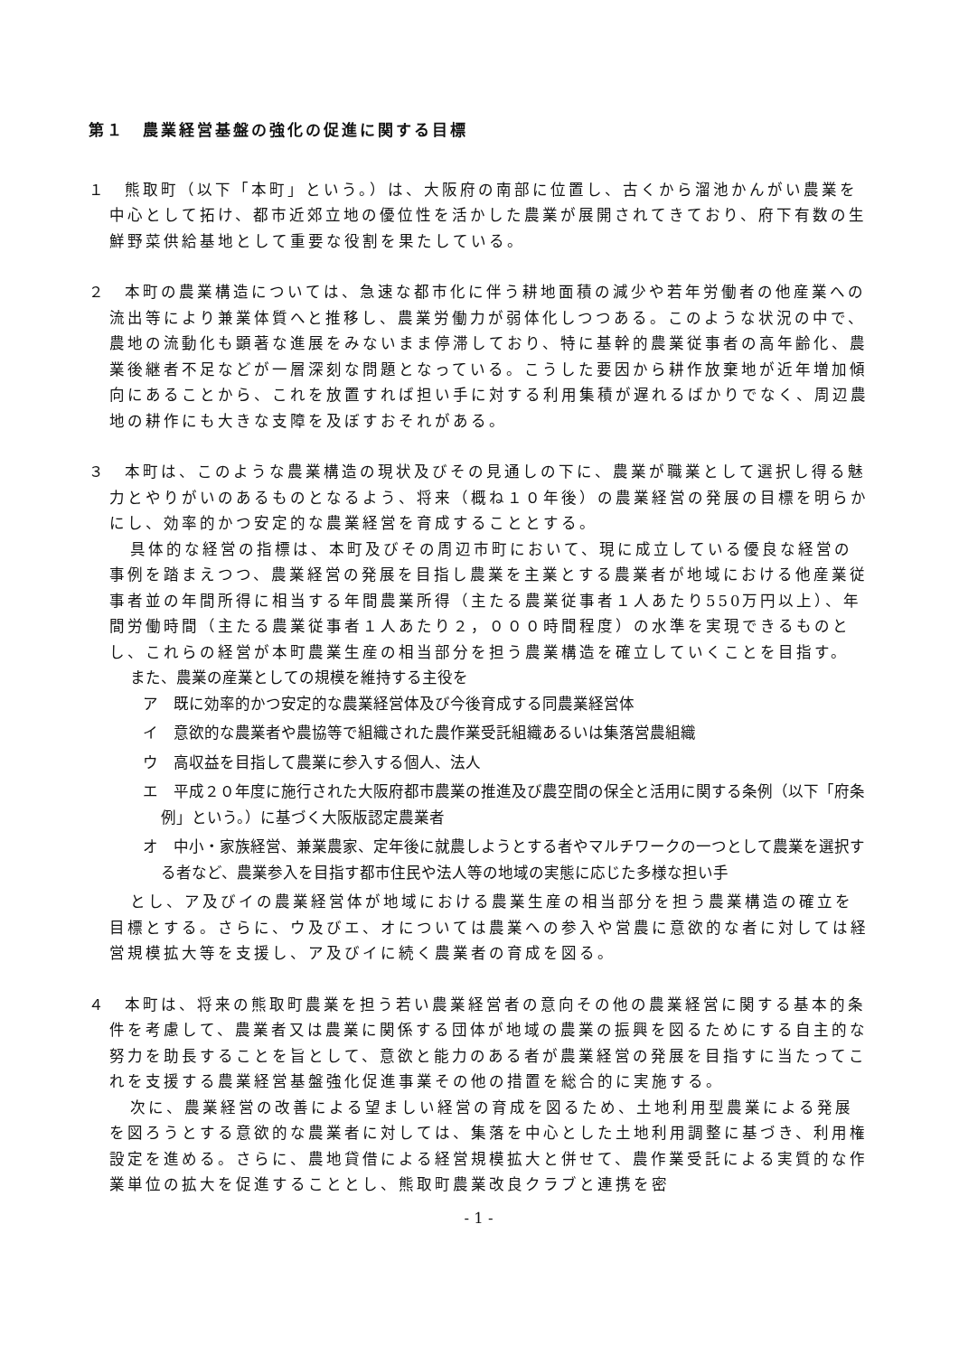第１　農業経営基盤の強化の促進に関する目標
１　熊取町（以下「本町」という。）は、大阪府の南部に位置し、古くから溜池かんがい農業を中心として拓け、都市近郊立地の優位性を活かした農業が展開されてきており、府下有数の生鮮野菜供給基地として重要な役割を果たしている。
２　本町の農業構造については、急速な都市化に伴う耕地面積の減少や若年労働者の他産業への流出等により兼業体質へと推移し、農業労働力が弱体化しつつある。このような状況の中で、農地の流動化も顕著な進展をみないまま停滞しており、特に基幹的農業従事者の高年齢化、農業後継者不足などが一層深刻な問題となっている。こうした要因から耕作放棄地が近年増加傾向にあることから、これを放置すれば担い手に対する利用集積が遅れるばかりでなく、周辺農地の耕作にも大きな支障を及ぼすおそれがある。
３　本町は、このような農業構造の現状及びその見通しの下に、農業が職業として選択し得る魅力とやりがいのあるものとなるよう、将来（概ね１０年後）の農業経営の発展の目標を明らかにし、効率的かつ安定的な農業経営を育成することとする。
具体的な経営の指標は、本町及びその周辺市町において、現に成立している優良な経営の事例を踏まえつつ、農業経営の発展を目指し農業を主業とする農業者が地域における他産業従事者並の年間所得に相当する年間農業所得（主たる農業従事者１人あたり550万円以上）、年間労働時間（主たる農業従事者１人あたり２，０００時間程度）の水準を実現できるものとし、これらの経営が本町農業生産の相当部分を担う農業構造を確立していくことを目指す。
また、農業の産業としての規模を維持する主役を
ア　既に効率的かつ安定的な農業経営体及び今後育成する同農業経営体
イ　意欲的な農業者や農協等で組織された農作業受託組織あるいは集落営農組織
ウ　高収益を目指して農業に参入する個人、法人
エ　平成２０年度に施行された大阪府都市農業の推進及び農空間の保全と活用に関する条例（以下「府条例」という。）に基づく大阪版認定農業者
オ　中小・家族経営、兼業農家、定年後に就農しようとする者やマルチワークの一つとして農業を選択する者など、農業参入を目指す都市住民や法人等の地域の実態に応じた多様な担い手
とし、ア及びイの農業経営体が地域における農業生産の相当部分を担う農業構造の確立を目標とする。さらに、ウ及びエ、オについては農業への参入や営農に意欲的な者に対しては経営規模拡大等を支援し、ア及びイに続く農業者の育成を図る。
４　本町は、将来の熊取町農業を担う若い農業経営者の意向その他の農業経営に関する基本的条件を考慮して、農業者又は農業に関係する団体が地域の農業の振興を図るためにする自主的な努力を助長することを旨として、意欲と能力のある者が農業経営の発展を目指すに当たってこれを支援する農業経営基盤強化促進事業その他の措置を総合的に実施する。
次に、農業経営の改善による望ましい経営の育成を図るため、土地利用型農業による発展を図ろうとする意欲的な農業者に対しては、集落を中心とした土地利用調整に基づき、利用権設定を進める。さらに、農地貸借による経営規模拡大と併せて、農作業受託による実質的な作業単位の拡大を促進することとし、熊取町農業改良クラブと連携を密
- 1 -